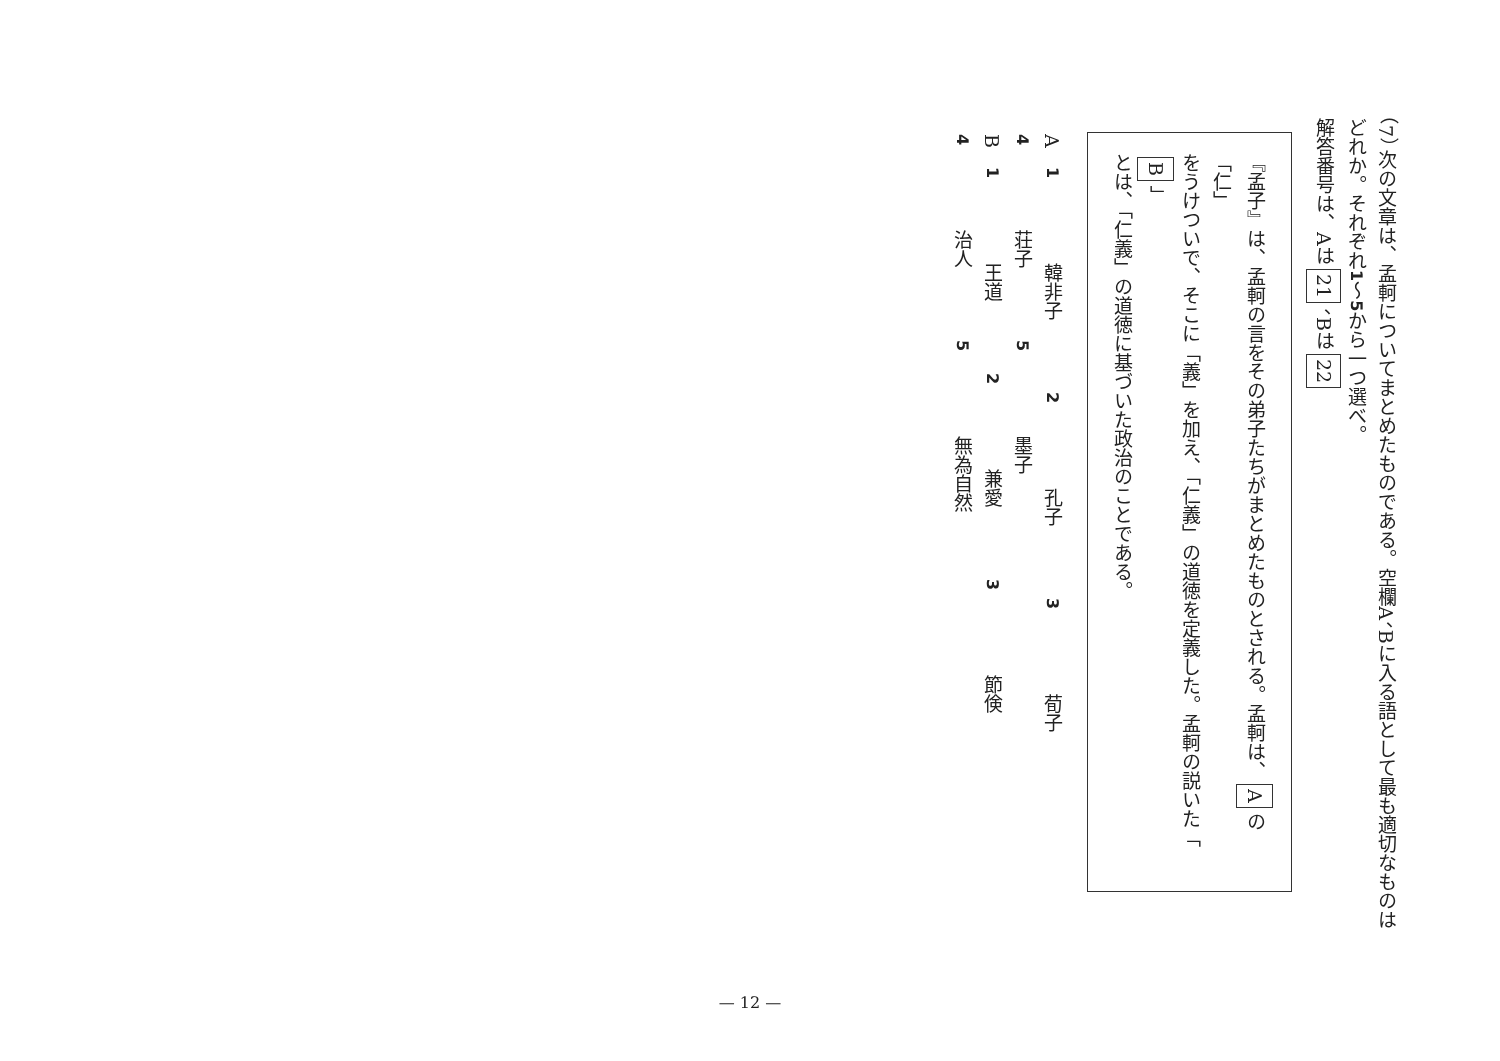（7） 次の文章は、孟軻についてまとめたものである。空欄A、Bに入る語として最も適切なものは
どれか。それぞれ1～5から一つ選べ。
解答番号は、Aは21、Bは22
『孟子』は、孟軻の言をその弟子たちがまとめたものとされる。孟軻は、Aの「仁」
をうけついで、そこに「義」を加え、「仁義」の道徳を定義した。孟軻の説いた「B」
とは、「仁義」の道徳に基づいた政治のことである。
A　1　韓非子 2　孔子 3　荀子 4　荘子 5　墨子
B　1　王道 2　兼愛 3　節倹 4　治人 5　無為自然
— 12 —